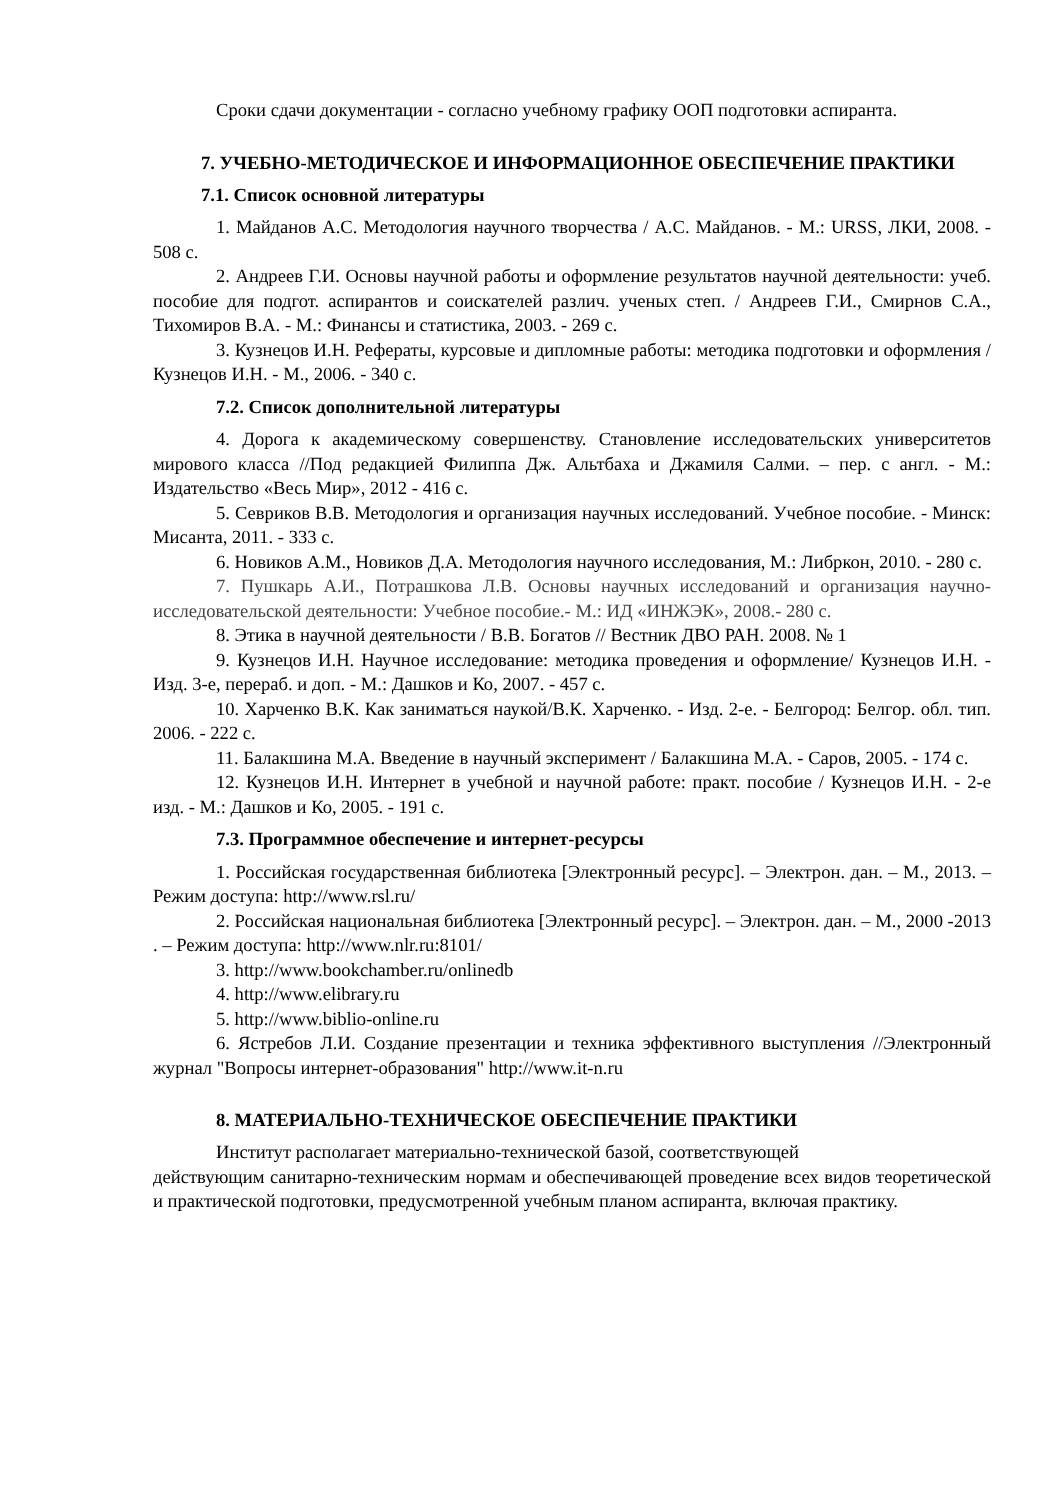Сроки сдачи документации - согласно учебному графику ООП подготовки аспиранта.
7. УЧЕБНО-МЕТОДИЧЕСКОЕ И ИНФОРМАЦИОННОЕ ОБЕСПЕЧЕНИЕ ПРАКТИКИ
7.1. Список основной литературы
1. Майданов А.С. Методология научного творчества / А.С. Майданов. - М.: URSS, ЛКИ, 2008. - 508 с.
2. Андреев Г.И. Основы научной работы и оформление результатов научной деятельности: учеб. пособие для подгот. аспирантов и соискателей различ. ученых степ. / Андреев Г.И., Смирнов С.А., Тихомиров В.А. - М.: Финансы и статистика, 2003. - 269 с.
3. Кузнецов И.Н. Рефераты, курсовые и дипломные работы: методика подготовки и оформления / Кузнецов И.Н. - М., 2006. - 340 с.
7.2. Список дополнительной литературы
4. Дорога к академическому совершенству. Становление исследовательских университетов мирового класса //Под редакцией Филиппа Дж. Альтбаха и Джамиля Салми. – пер. с англ. - М.: Издательство «Весь Мир», 2012 - 416 с.
5. Севриков В.В. Методология и организация научных исследований. Учебное пособие. - Минск: Мисанта, 2011. - 333 с.
6. Новиков А.М., Новиков Д.А. Методология научного исследования, М.: Либркон, 2010. - 280 с.
7. Пушкарь А.И., Потрашкова Л.В. Основы научных исследований и организация научно-исследовательской деятельности: Учебное пособие.- М.: ИД «ИНЖЭК», 2008.- 280 с.
8. Этика в научной деятельности / В.В. Богатов // Вестник ДВО РАН. 2008. № 1
9. Кузнецов И.Н. Научное исследование: методика проведения и оформление/ Кузнецов И.Н. - Изд. 3-е, перераб. и доп. - М.: Дашков и Ко, 2007. - 457 с.
10. Харченко В.К. Как заниматься наукой/В.К. Харченко. - Изд. 2-е. - Белгород: Белгор. обл. тип. 2006. - 222 с.
11. Балакшина М.А. Введение в научный эксперимент / Балакшина М.А. - Саров, 2005. - 174 с.
12. Кузнецов И.Н. Интернет в учебной и научной работе: практ. пособие / Кузнецов И.Н. - 2-е изд. - М.: Дашков и Ко, 2005. - 191 с.
7.3. Программное обеспечение и интернет-ресурсы
1. Российская государственная библиотека [Электронный ресурс]. – Электрон. дан. – М., 2013. – Режим доступа: http://www.rsl.ru/
2. Российская национальная библиотека [Электронный ресурс]. – Электрон. дан. – М., 2000 -2013 . – Режим доступа: http://www.nlr.ru:8101/
3. http://www.bookchamber.ru/onlinedb
4. http://www.elibrary.ru
5. http://www.biblio-online.ru
6. Ястребов Л.И. Создание презентации и техника эффективного выступления //Электронный журнал "Вопросы интернет-образования" http://www.it-n.ru
8. МАТЕРИАЛЬНО-ТЕХНИЧЕСКОЕ ОБЕСПЕЧЕНИЕ ПРАКТИКИ
Институт располагает материально-технической базой, соответствующей
действующим санитарно-техническим нормам и обеспечивающей проведение всех видов теоретической и практической подготовки, предусмотренной учебным планом аспиранта, включая практику.